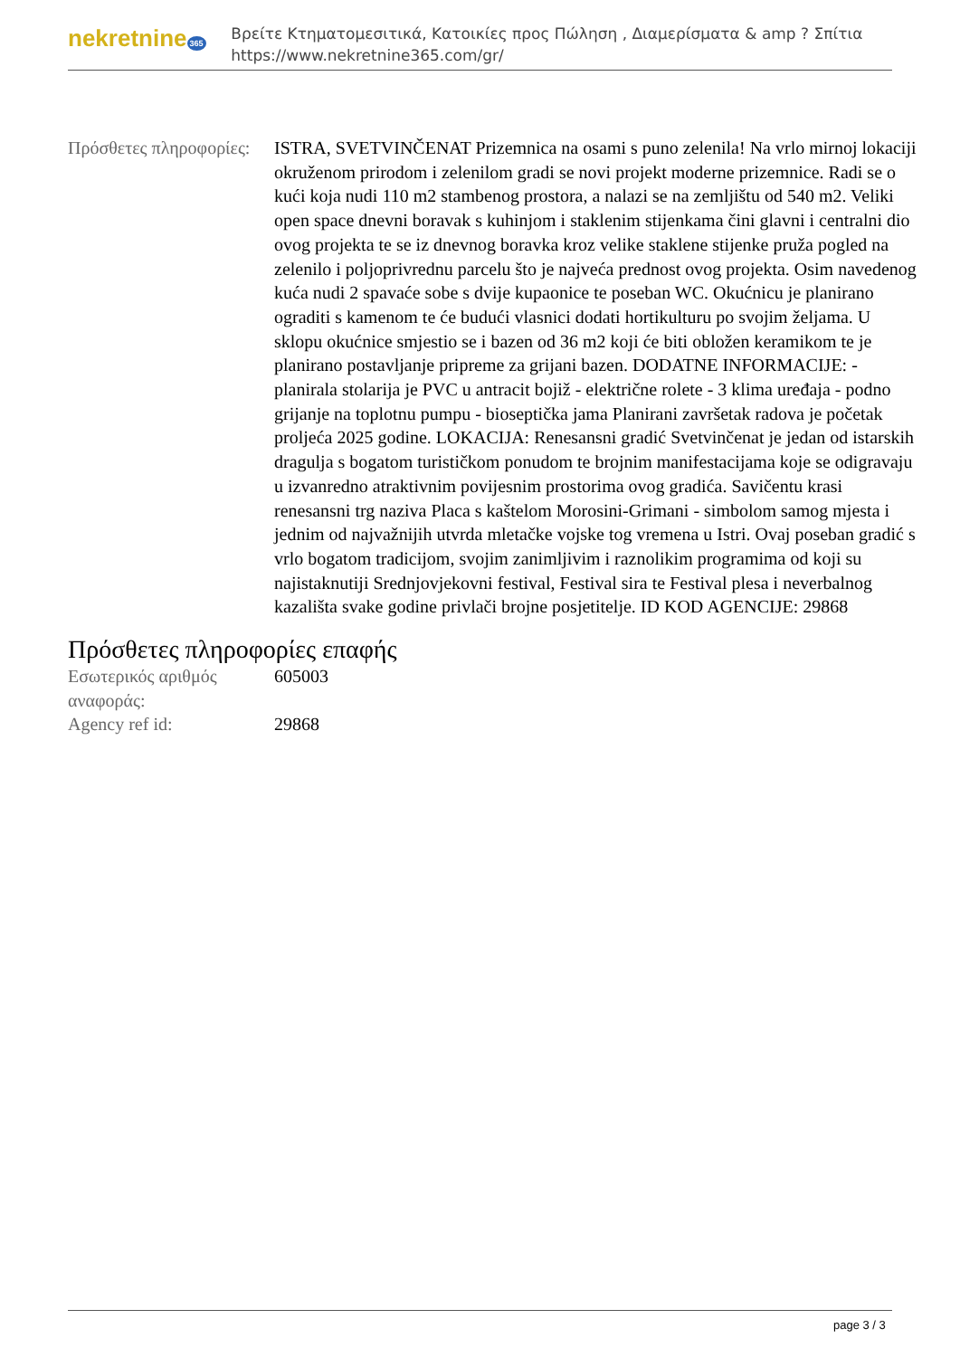nekretnine 365
Βρείτε Κτηματομεσιτικά, Κατοικίες προς Πώληση , Διαμερίσματα & amp ? Σπίτια
https://www.nekretnine365.com/gr/
| Πρόσθετες πληροφορίες: | ISTRA, SVETVINČENAT Prizemnica na osami s puno zelenila! Na vrlo mirnoj lokaciji okruženom prirodom i zelenilom gradi se novi projekt moderne prizemnice. Radi se o kući koja nudi 110 m2 stambenog prostora, a nalazi se na zemljištu od 540 m2. Veliki open space dnevni boravak s kuhinjom i staklenim stijenkama čini glavni i centralni dio ovog projekta te se iz dnevnog boravka kroz velike staklene stijenke pruža pogled na zelenilo i poljoprivrednu parcelu što je najveća prednost ovog projekta. Osim navedenog kuća nudi 2 spavaće sobe s dvije kupaonice te poseban WC. Okućnicu je planirano ograditi s kamenom te će budući vlasnici dodati hortikulturu po svojim željama. U sklopu okućnice smjestio se i bazen od 36 m2 koji će biti obložen keramikom te je planirano postavljanje pripreme za grijani bazen. DODATNE INFORMACIJE: -planirala stolarija je PVC u antracit bojiž - električne rolete - 3 klima uređaja - podno grijanje na toplotnu pumpu - bioseptička jama Planirani završetak radova je početak proljeća 2025 godine. LOKACIJA: Renesansni gradić Svetvinčenat je jedan od istarskih dragulja s bogatom turističkom ponudom te brojnim manifestacijama koje se odigravaju u izvanredno atraktivnim povijesnim prostorima ovog gradića. Savičentu krasi renesansni trg naziva Placa s kaštelom Morosini-Grimani - simbolom samog mjesta i jednim od najvažnijih utvrda mletačke vojske tog vremena u Istri. Ovaj poseban gradić s vrlo bogatom tradicijom, svojim zanimljivim i raznolikim programima od koji su najistaknutiji Srednjovjekovni festival, Festival sira te Festival plesa i neverbalnog kazališta svake godine privlači brojne posjetitelje. ID KOD AGENCIJE: 29868 |
Πρόσθετες πληροφορίες επαφής
| Εσωτερικός αριθμός αναφοράς: | 605003 |
| Agency ref id: | 29868 |
page 3 / 3